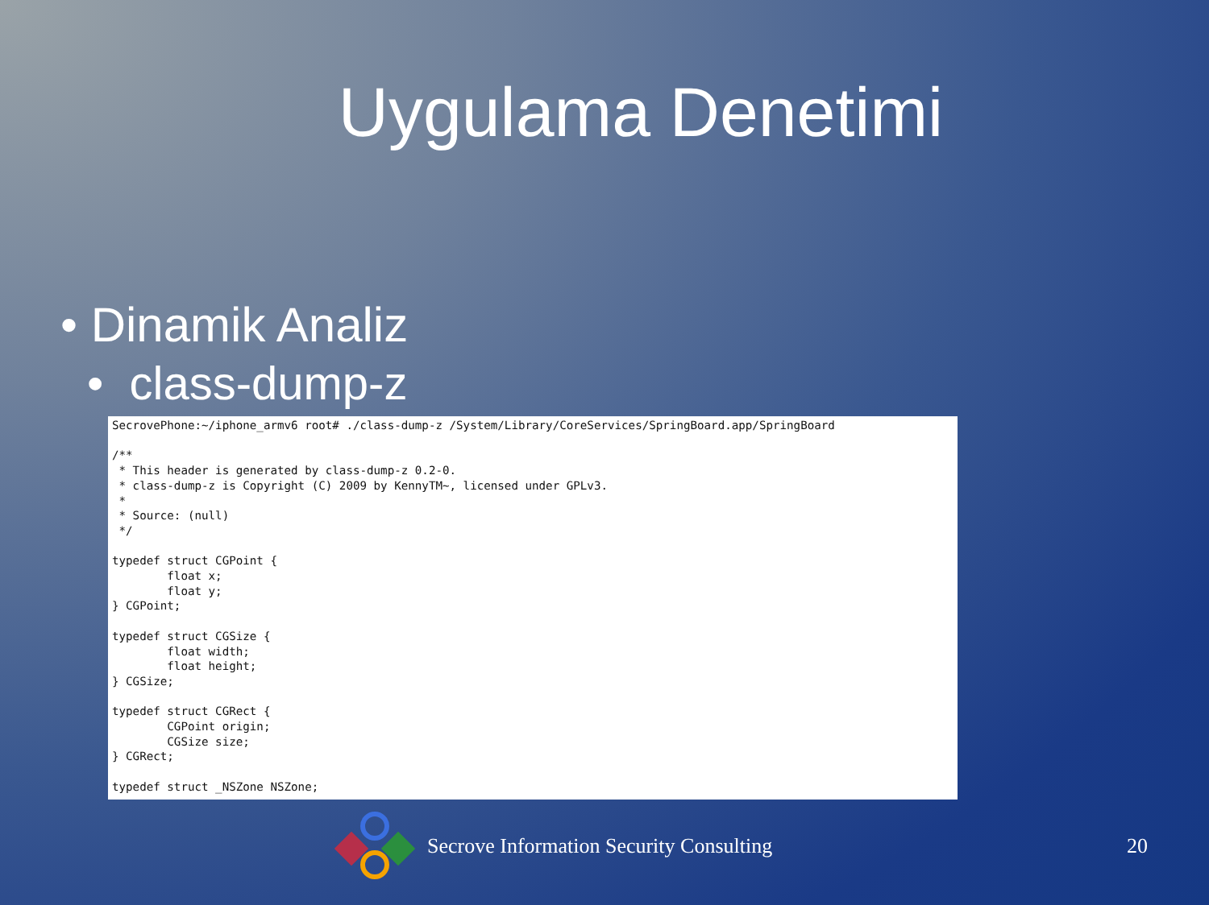Uygulama Denetimi
• Dinamik Analiz
• class-dump-z
SecrovePhone:~/iphone_armv6 root# ./class-dump-z /System/Library/CoreServices/SpringBoard.app/SpringBoard

/**
 * This header is generated by class-dump-z 0.2-0.
 * class-dump-z is Copyright (C) 2009 by KennyTM~, licensed under GPLv3.
 *
 * Source: (null)
 */

typedef struct CGPoint {
        float x;
        float y;
} CGPoint;

typedef struct CGSize {
        float width;
        float height;
} CGSize;

typedef struct CGRect {
        CGPoint origin;
        CGSize size;
} CGRect;

typedef struct _NSZone NSZone;
Secrove Information Security Consulting
20